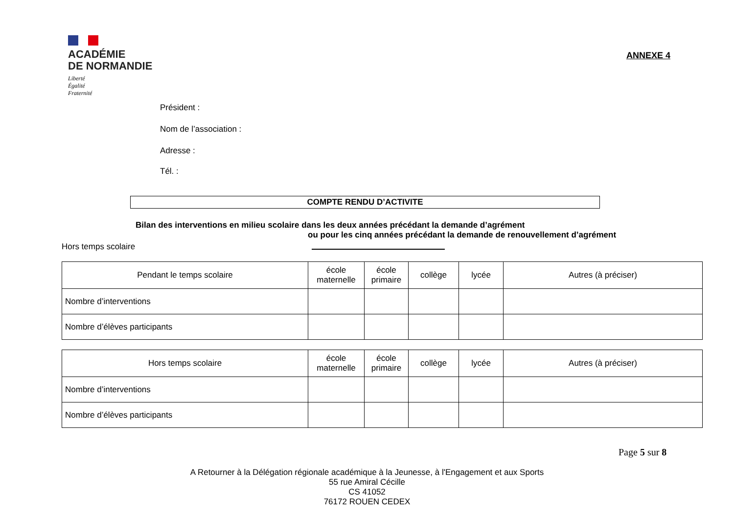ANNEXE 4
ACADÉMIE
DE NORMANDIE
Liberté
Égalité
Fraternité
Président :
Nom de l’association :
Adresse :
Tél. :
COMPTE RENDU D’ACTIVITE
Bilan des interventions en milieu scolaire dans les deux années précédant la demande d’agrément
ou pour les cinq années précédant la demande de renouvellement d’agrément
Hors temps scolaire
| Pendant le temps scolaire | école maternelle | école primaire | collège | lycée | Autres (à préciser) |
| --- | --- | --- | --- | --- | --- |
| Nombre d’interventions | | | | | |
| Nombre d’élèves participants | | | | | |
| Hors temps scolaire | école maternelle | école primaire | collège | lycée | Autres (à préciser) |
| --- | --- | --- | --- | --- | --- |
| Nombre d’interventions | | | | | |
| Nombre d’élèves participants | | | | | |
Page 5 sur 8
A Retourner à la Délégation régionale académique à la Jeunesse, à l'Engagement et aux Sports
55 rue Amiral Cécille
CS 41052
76172 ROUEN CEDEX